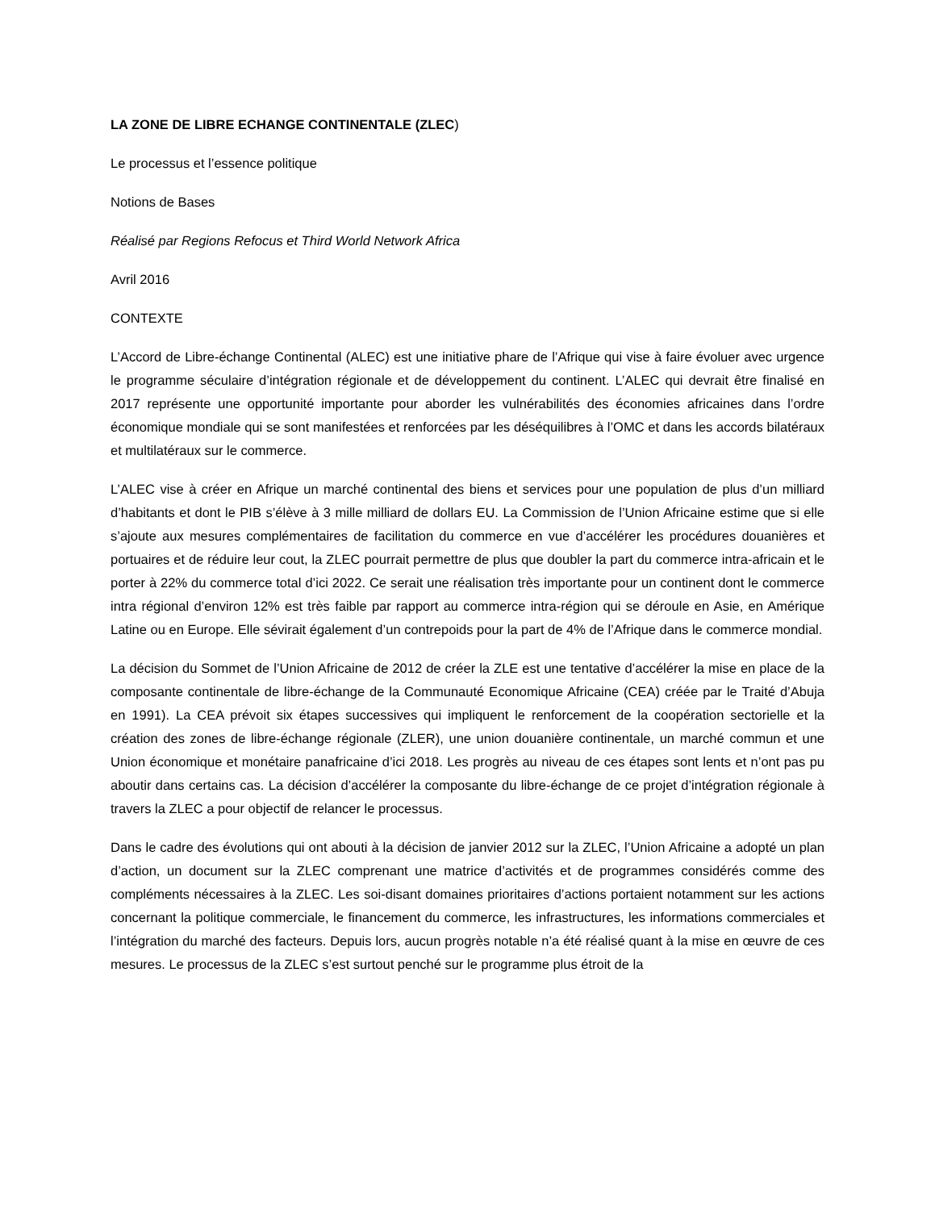LA ZONE DE LIBRE ECHANGE CONTINENTALE (ZLEC)
Le processus et l’essence politique
Notions de Bases
Réalisé par Regions Refocus et Third World Network Africa
Avril 2016
CONTEXTE
L’Accord de Libre-échange Continental (ALEC) est une initiative phare de l’Afrique qui vise à faire évoluer avec urgence le programme séculaire d’intégration régionale et de développement du continent. L’ALEC qui devrait être finalisé en 2017 représente une opportunité importante pour aborder les vulnérabilités des économies africaines dans l’ordre économique mondiale qui se sont manifestées et renforcées par les déséquilibres à l’OMC et dans les accords bilatéraux et multilatéraux sur le commerce.
L’ALEC vise à créer en Afrique un marché continental des biens et services pour une population de plus d’un milliard d’habitants et dont le PIB s’élève à 3 mille milliard de dollars EU. La Commission de l’Union Africaine estime que si elle s’ajoute aux mesures complémentaires de facilitation du commerce en vue d’accélérer les procédures douanières et portuaires et de réduire leur cout, la ZLEC pourrait permettre de plus que doubler la part du commerce intra-africain et le porter à 22% du commerce total d’ici 2022. Ce serait une réalisation très importante pour un continent dont le commerce intra régional d’environ 12% est très faible par rapport au commerce intra-région qui se déroule en Asie, en Amérique Latine ou en Europe. Elle sévirait également d’un contrepoids pour la part de 4% de l’Afrique dans le commerce mondial.
La décision du Sommet de l’Union Africaine de 2012 de créer la ZLE est une tentative d’accélérer la mise en place de la composante continentale de libre-échange de la Communauté Economique Africaine (CEA) créée par le Traité d’Abuja en 1991). La CEA prévoit six étapes successives qui impliquent le renforcement de la coopération sectorielle et la création des zones de libre-échange régionale (ZLER), une union douanière continentale, un marché commun et une Union économique et monétaire panafricaine d’ici 2018. Les progrès au niveau de ces étapes sont lents et n’ont pas pu aboutir dans certains cas. La décision d’accélérer la composante du libre-échange de ce projet d’intégration régionale à travers la ZLEC a pour objectif de relancer le processus.
Dans le cadre des évolutions qui ont abouti à la décision de janvier 2012 sur la ZLEC, l’Union Africaine a adopté un plan d’action, un document sur la ZLEC comprenant une matrice d’activités et de programmes considérés comme des compléments nécessaires à la ZLEC. Les soi-disant domaines prioritaires d’actions portaient notamment sur les actions concernant la politique commerciale, le financement du commerce, les infrastructures, les informations commerciales et l’intégration du marché des facteurs. Depuis lors, aucun progrès notable n’a été réalisé quant à la mise en œuvre de ces mesures. Le processus de la ZLEC s’est surtout penché sur le programme plus étroit de la